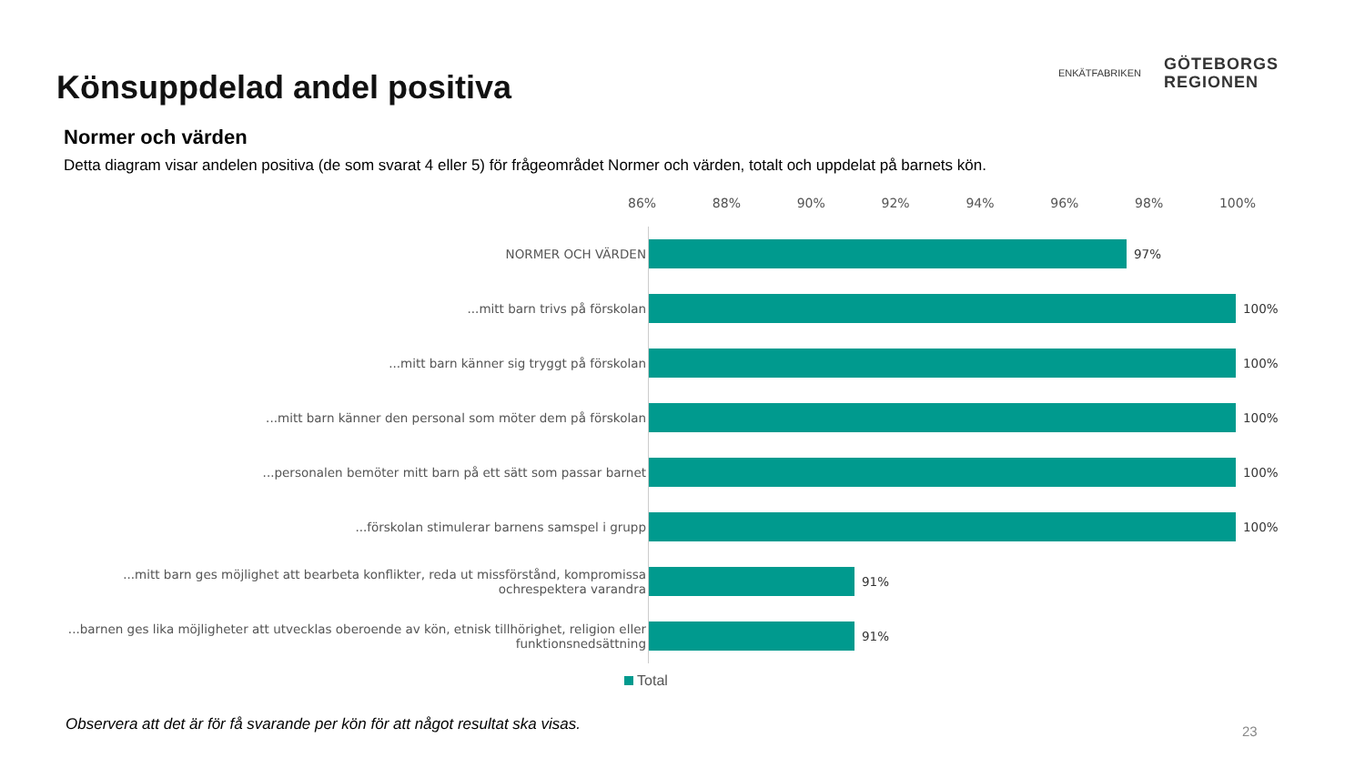Könsuppdelad andel positiva
ENKÄTFABRIKEN
GÖTEBORGS
REGIONEN
Normer och värden
Detta diagram visar andelen positiva (de som svarat 4 eller 5) för frågeområdet Normer och värden, totalt och uppdelat på barnets kön.
86% 88% 90% 92% 94% 96% 98% 100%
NORMER OCH VÄRDEN
97%
...mitt barn trivs på förskolan
100%
...mitt barn känner sig tryggt på förskolan
100%
...mitt barn känner den personal som möter dem på förskolan
100%
...personalen bemöter mitt barn på ett sätt som passar barnet
100%
...förskolan stimulerar barnens samspel i grupp
100%
...mitt barn ges möjlighet att bearbeta konflikter, reda ut missförstånd, kompromissa ochrespektera varandra
91%
...barnen ges lika möjligheter att utvecklas oberoende av kön, etnisk tillhörighet, religion eller funktionsnedsättning
91%
Total
Observera att det är för få svarande per kön för att något resultat ska visas.
23